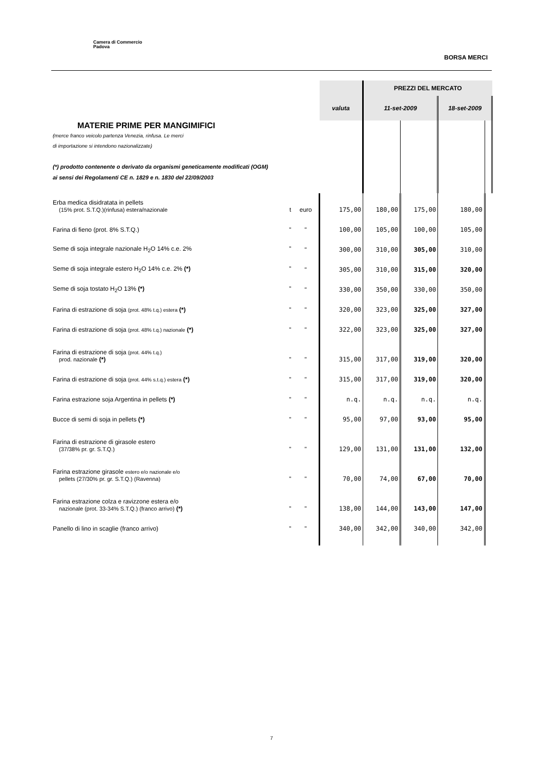Camera di Commercio
Padova
BORSA MERCI
| | | | PREZZI DEL MERCATO | | | |
| | | valuta | 11-set-2009 | | 18-set-2009 | |
| MATERIE PRIME PER MANGIMIFICI (merce franco veicolo partenza Venezia, rinfusa. Le merci di importazione si intendono nazionalizzate) (*) prodotto contenente o derivato da organismi geneticamente modificati (OGM) ai sensi dei Regolamenti CE n. 1829 e n. 1830 del 22/09/2003 | | | | | | |
| Erba medica disidratata in pellets (15% prot. S.T.Q.)(rinfusa) estera/nazionale t | euro | 175,00 | 180,00 | 175,00 | 180,00 | |
| Farina di fieno (prot. 8% S.T.Q.) " | " | 100,00 | 105,00 | 100,00 | 105,00 | |
| Seme di soja integrale nazionale H<sub>2</sub>O 14% c.e. 2% " | " | 300,00 | 310,00 | 305,00 | 310,00 | |
| Seme di soja integrale estero H<sub>2</sub>O 14% c.e. 2% (*) " | " | 305,00 | 310,00 | 315,00 | 320,00 | |
| Seme di soja tostato H<sub>2</sub>O 13% (*) " | " | 330,00 | 350,00 | 330,00 | 350,00 | |
| Farina di estrazione di soja (prot. 48% t.q.) estera (*) " | " | 320,00 | 323,00 | 325,00 | 327,00 | |
| Farina di estrazione di soja (prot. 48% t.q.) nazionale (*) " | " | 322,00 | 323,00 | 325,00 | 327,00 | |
| Farina di estrazione di soja (prot. 44% t.q.) prod. nazionale (*) " | " | 315,00 | 317,00 | 319,00 | 320,00 | |
| Farina di estrazione di soja (prot. 44% s.t.q.) estera (*) " | " | 315,00 | 317,00 | 319,00 | 320,00 | |
| Farina estrazione soja Argentina in pellets (*) " | " | n.q. | n.q. | n.q. | n.q. | |
| Bucce di semi di soja in pellets (*) " | " | 95,00 | 97,00 | 93,00 | 95,00 | |
| Farina di estrazione di girasole estero (37/38% pr. gr. S.T.Q.) " | " | 129,00 | 131,00 | 131,00 | 132,00 | |
| Farina estrazione girasole estero e/o nazionale e/o pellets (27/30% pr. gr. S.T.Q.) (Ravenna) " | " | 70,00 | 74,00 | 67,00 | 70,00 | |
| Farina estrazione colza e ravizzone estera e/o nazionale (prot. 33-34% S.T.Q.) (franco arrivo) (*) " | " | 138,00 | 144,00 | 143,00 | 147,00 | |
| Panello di lino in scaglie (franco arrivo) " | " | 340,00 | 342,00 | 340,00 | 342,00 | |
7